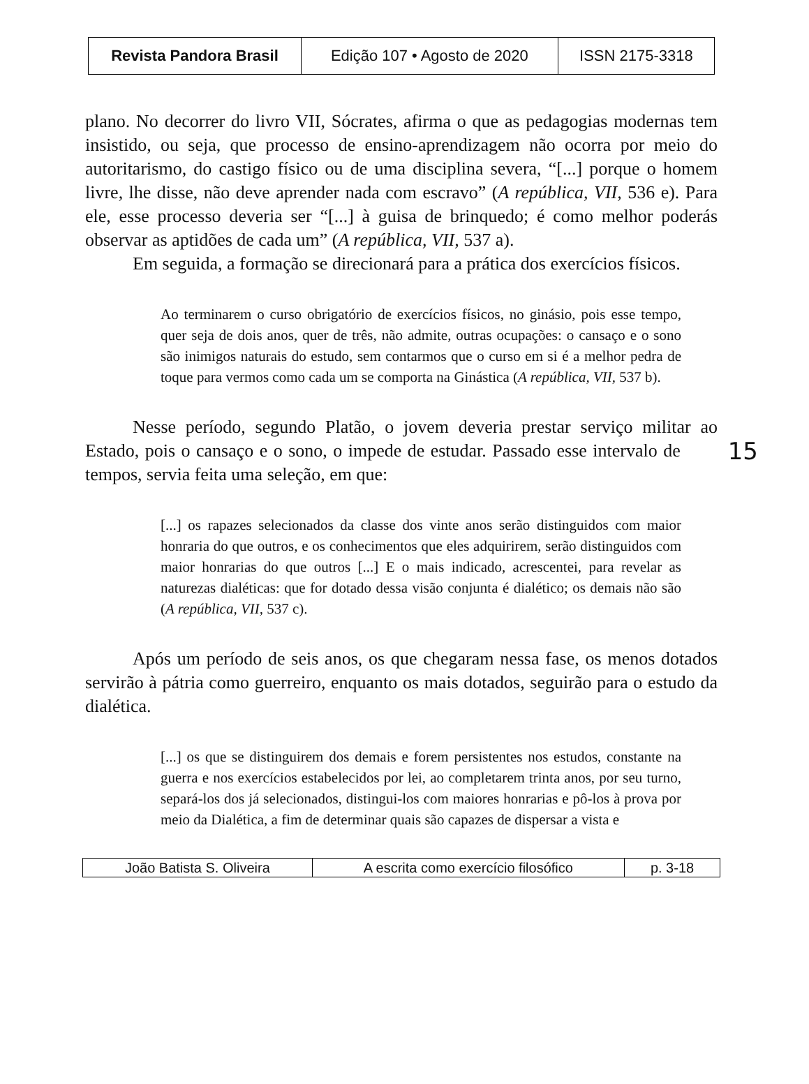| Revista Pandora Brasil | Edição 107 • Agosto de 2020 | ISSN 2175-3318 |
plano. No decorrer do livro VII, Sócrates, afirma o que as pedagogias modernas tem insistido, ou seja, que processo de ensino-aprendizagem não ocorra por meio do autoritarismo, do castigo físico ou de uma disciplina severa, “[...] porque o homem livre, lhe disse, não deve aprender nada com escravo” (A república, VII, 536 e). Para ele, esse processo deveria ser “[...] à guisa de brinquedo; é como melhor poderás observar as aptidões de cada um” (A república, VII, 537 a).
Em seguida, a formação se direcionará para a prática dos exercícios físicos.
Ao terminarem o curso obrigatório de exercícios físicos, no ginásio, pois esse tempo, quer seja de dois anos, quer de três, não admite, outras ocupações: o cansaço e o sono são inimigos naturais do estudo, sem contarmos que o curso em si é a melhor pedra de toque para vermos como cada um se comporta na Ginástica (A república, VII, 537 b).
Nesse período, segundo Platão, o jovem deveria prestar serviço militar ao Estado, pois o cansaço e o sono, o impede de estudar. Passado esse 15 intervalo de tempos, servia feita uma seleção, em que:
[...] os rapazes selecionados da classe dos vinte anos serão distinguidos com maior honraria do que outros, e os conhecimentos que eles adquirirem, serão distinguidos com maior honrarias do que outros [...] E o mais indicado, acrescentei, para revelar as naturezas dialéticas: que for dotado dessa visão conjunta é dialético; os demais não são (A república, VII, 537 c).
Após um período de seis anos, os que chegaram nessa fase, os menos dotados servirão à pátria como guerreiro, enquanto os mais dotados, seguirão para o estudo da dialética.
[...] os que se distinguirem dos demais e forem persistentes nos estudos, constante na guerra e nos exercícios estabelecidos por lei, ao completarem trinta anos, por seu turno, separá-los dos já selecionados, distingui-los com maiores honrarias e pô-los à prova por meio da Dialética, a fim de determinar quais são capazes de dispersar a vista e
| João Batista S. Oliveira | A escrita como exercício filosófico | p. 3-18 |